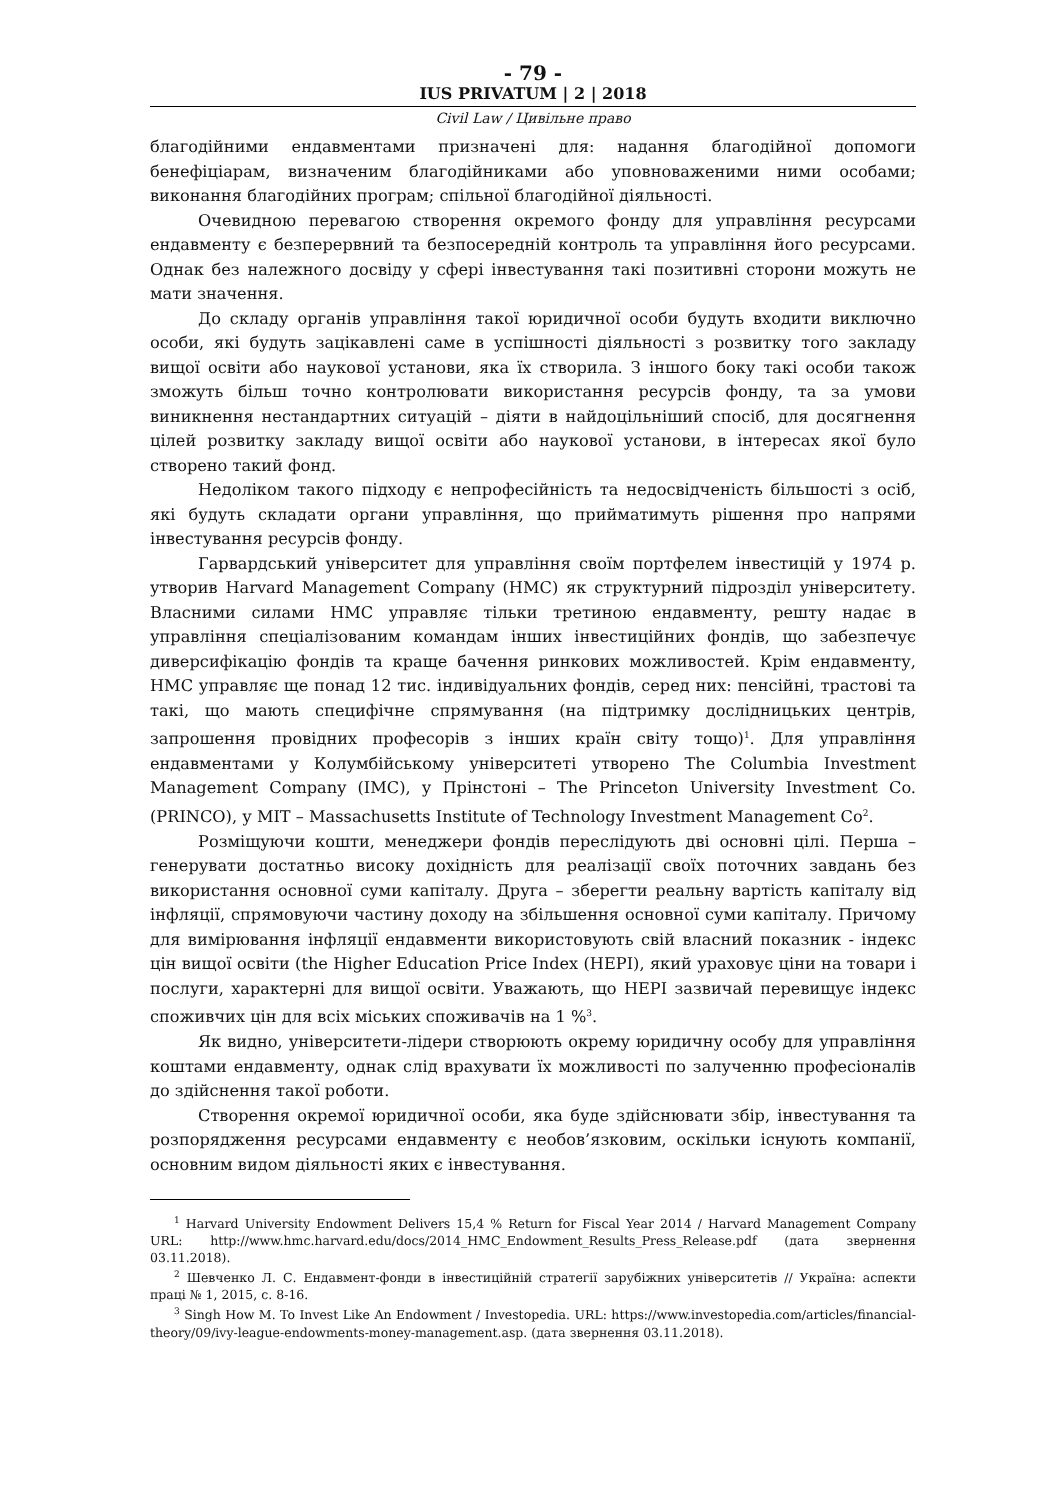- 79 -
IUS PRIVATUM | 2 | 2018
Civil Law / Цивільне право
благодійними ендавментами призначені для: надання благодійної допомоги бенефіціарам, визначеним благодійниками або уповноваженими ними особами; виконання благодійних програм; спільної благодійної діяльності.
Очевидною перевагою створення окремого фонду для управління ресурсами ендавменту є безперервний та безпосередній контроль та управління його ресурсами. Однак без належного досвіду у сфері інвестування такі позитивні сторони можуть не мати значення.
До складу органів управління такої юридичної особи будуть входити виключно особи, які будуть зацікавлені саме в успішності діяльності з розвитку того закладу вищої освіти або наукової установи, яка їх створила. З іншого боку такі особи також зможуть більш точно контролювати використання ресурсів фонду, та за умови виникнення нестандартних ситуацій – діяти в найдоцільніший спосіб, для досягнення цілей розвитку закладу вищої освіти або наукової установи, в інтересах якої було створено такий фонд.
Недоліком такого підходу є непрофесійність та недосвідченість більшості з осіб, які будуть складати органи управління, що прийматимуть рішення про напрями інвестування ресурсів фонду.
Гарвардський університет для управління своїм портфелем інвестицій у 1974 р. утворив Harvard Management Company (HMC) як структурний підрозділ університету. Власними силами HMC управляє тільки третиною ендавменту, решту надає в управління спеціалізованим командам інших інвестиційних фондів, що забезпечує диверсифікацію фондів та краще бачення ринкових можливостей. Крім ендавменту, HMC управляє ще понад 12 тис. індивідуальних фондів, серед них: пенсійні, трастові та такі, що мають специфічне спрямування (на підтримку дослідницьких центрів, запрошення провідних професорів з інших країн світу тощо)<sup>1</sup>. Для управління ендавментами у Колумбійському університеті утворено The Columbia Investment Management Company (IMC), у Прінстоні – The Princeton University Investment Co. (PRINCO), у MIT – Massachusetts Institute of Technology Investment Management Co<sup>2</sup>.
Розміщуючи кошти, менеджери фондів переслідують дві основні цілі. Перша – генерувати достатньо високу дохідність для реалізації своїх поточних завдань без використання основної суми капіталу. Друга – зберегти реальну вартість капіталу від інфляції, спрямовуючи частину доходу на збільшення основної суми капіталу. Причому для вимірювання інфляції ендавменти використовують свій власний показник - індекс цін вищої освіти (the Higher Education Price Index (HEPI), який ураховує ціни на товари і послуги, характерні для вищої освіти. Уважають, що HEPI зазвичай перевищує індекс споживчих цін для всіх міських споживачів на 1 %<sup>3</sup>.
Як видно, університети-лідери створюють окрему юридичну особу для управління коштами ендавменту, однак слід врахувати їх можливості по залученню професіоналів до здійснення такої роботи.
Створення окремої юридичної особи, яка буде здійснювати збір, інвестування та розпорядження ресурсами ендавменту є необов’язковим, оскільки існують компанії, основним видом діяльності яких є інвестування.
<sup>1</sup> Harvard University Endowment Delivers 15,4 % Return for Fiscal Year 2014 / Harvard Management Company URL: http://www.hmc.harvard.edu/docs/2014_HMC_Endowment_Results_Press_Release.pdf (дата звернення 03.11.2018).
<sup>2</sup> Шевченко Л. С. Ендавмент-фонди в інвестиційній стратегії зарубіжних університетів // Україна: аспекти праці № 1, 2015, с. 8-16.
<sup>3</sup> Singh How M. To Invest Like An Endowment / Investopedia. URL: https://www.investopedia.com/articles/financial-theory/09/ivy-league-endowments-money-management.asp. (дата звернення 03.11.2018).